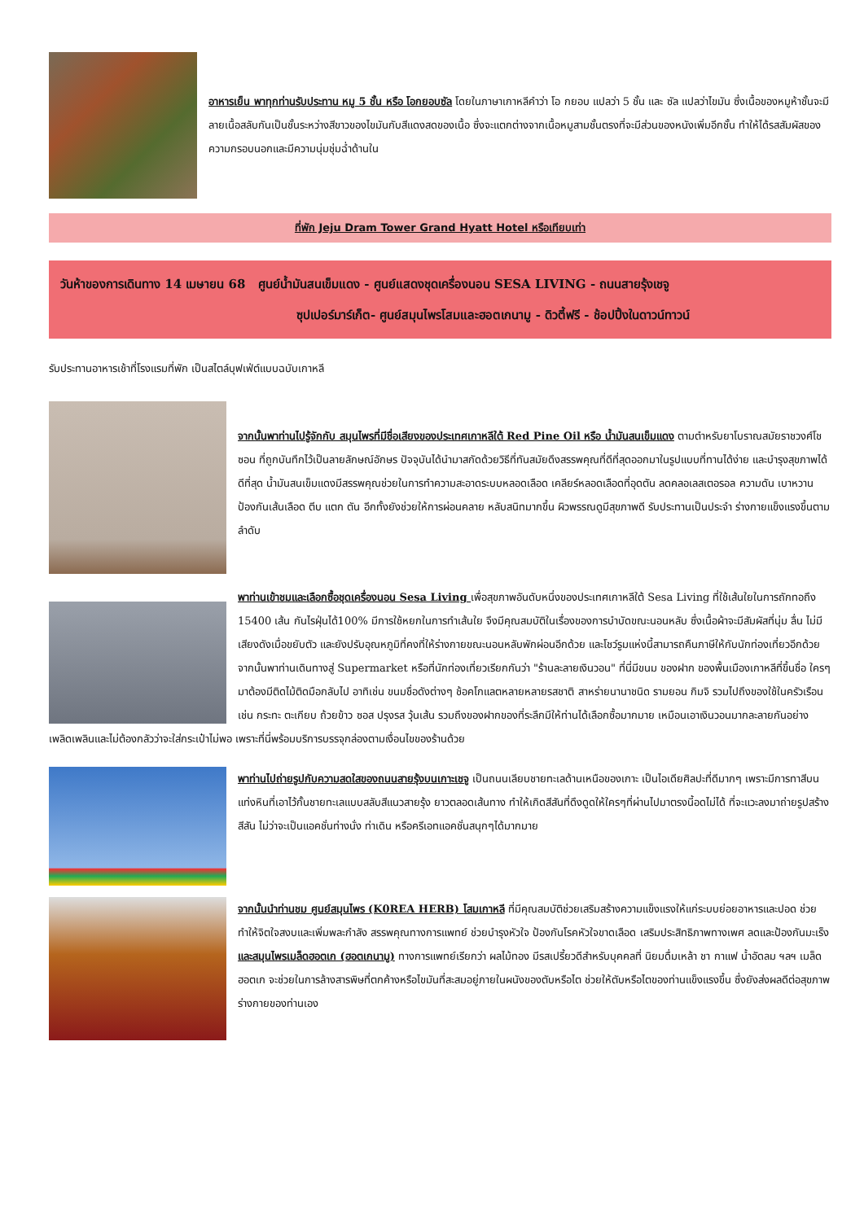อาหารเย็น พาทุกท่านรับประทาน หมู 5 ชั้น หรือ โอกยอบซัล โดยในภาษาเกาหลีคำว่า โอ กยอบ แปลว่า 5 ชั้น และ ซัล แปลว่าไขมัน ซึ่งเนื้อของหมูห้าชั้นจะมีลายเนื้อสลับกันเป็นชั้นระหว่างสีขาวของไขมันกับสีแดงสดของเนื้อ ซึ่งจะแตกต่างจากเนื้อหมูสามชั้นตรงที่จะมีส่วนของหนังเพิ่มอีกชั้น ทำให้ได้รสสัมผัสของความกรอบนอกและมีความนุ่มชุ่มฉ่ำด้านใน
ที่พัก Jeju Dram Tower Grand Hyatt Hotel หรือเทียบเท่า
วันห้าของการเดินทาง 14 เมษายน 68 ศูนย์น้ำมันสนเข็มแดง - ศูนย์แสดงชุดเครื่องนอน SESA LIVING - ถนนสายรุ้งเชจู
ซุปเปอร์มาร์เก็ต- ศูนย์สมุนไพรโสมและฮอตเกนามู - ดิวตี้ฟรี - ช้อปปิ้งในดาวน์ทาวน์
รับประทานอาหารเช้าที่โรงแรมที่พัก เป็นสไตล์บุฟเฟ่ต์แบบฉบับเกาหลี
จากนั้นพาท่านไปรู้จักกับ สมุนไพรที่มีชื่อเสียงของประเทศเกาหลีใต้ Red Pine Oil หรือ น้ำมันสนเข็มแดง ตามตำหรับยาโบราณสมัยราชวงศ์โชซอน ที่ถูกบันทึกไว้เป็นลายลักษณ์อักษร ปัจจุบันได้นำมาสกัดด้วยวิธีที่ทันสมัยดึงสรรพคุณที่ดีที่สุดออกมาในรูปแบบที่ทานได้ง่าย และบำรุงสุขภาพได้ดีที่สุด น้ำมันสนเข็มแดงมีสรรพคุณช่วยในการทำความสะอาดระบบหลอดเลือด เคลียร์หลอดเลือดที่อุดตัน ลดคลอเลสเตอรอล ความดัน เบาหวาน ป้องกันเส้นเลือด ตีบ แตก ตัน อีกทั้งยังช่วยให้การผ่อนคลาย หลับสนิทมากขึ้น ผิวพรรณดูมีสุขภาพดี รับประทานเป็นประจำ ร่างกายแข็งแรงขึ้นตามลำดับ
พาท่านเข้าชมและเลือกซื้อชุดเครื่องนอน Sesa Living เพื่อสุขภาพอันดับหนึ่งของประเทศเกาหลีใต้ Sesa Living ที่ใช้เส้นใยในการถักทอถึง 15400 เส้น กันไรฝุ่นได้100% มีการใช้หยกในการทำเส้นใย จึงมีคุณสมบัติในเรื่องของการบำบัดขณะนอนหลับ ซึ่งเนื้อผ้าจะมีสัมผัสที่นุ่ม ลื่น ไม่มีเสียงดังเมื่อขยับตัว และยังปรับอุณหภูมิที่คงที่ให้ร่างกายขณะนอนหลับพักผ่อนอีกด้วย และโชว์รูมแห่งนี้สามารถคืนภาษีให้กับนักท่องเที่ยวอีกด้วยจากนั้นพาท่านเดินทางสู่ Supermarket หรือที่นักท่องเที่ยวเรียกกันว่า "ร้านละลายเงินวอน" ที่นี่มีขนม ของฝาก ของพื้นเมืองเกาหลีที่ขึ้นชื่อ ใครๆมาต้องมีติดไม้ติดมือกลับไป อาทิเช่น ขนมชื่อดังต่างๆ ช้อคโกแลตหลายหลายรสชาติ สาหร่ายนานาชนิด รามยอน กิมจิ รวมไปถึงของใช้ในครัวเรือน เช่น กระทะ ตะเกียบ ถ้วยข้าว ซอส ปรุงรส วุ้นเส้น รวมถึงของฝากของที่ระลึกมีให้ท่านได้เลือกซื้อมากมาย เหมือนเอาเงินวอนมากละลายกันอย่างเพลิดเพลินและไม่ต้องกลัวว่าจะใส่กระเป๋าไม่พอ เพราะที่นี่พร้อมบริการบรรจุกล่องตามเงื่อนไขของร้านด้วย
พาท่านไปถ่ายรูปกับความสดใสของถนนสายรุ้งบนเกาะเชจู เป็นถนนเลียบชายทะเลด้านเหนือของเกาะ เป็นไอเดียศิลปะที่ดีมากๆ เพราะมีการทาสีบนแท่งหินที่เอาไว้กั้นชายทะเลแบบสลับสีแนวสายรุ้ง ยาวตลอดเส้นทาง ทำให้เกิดสีสันที่ดึงดูดให้ใครๆที่ผ่านไปมาตรงนี้อดไม่ได้ ที่จะแวะลงมาถ่ายรูปสร้างสีสัน ไม่ว่าจะเป็นแอคชั่นท่างนั่ง ท่าเดิน หรือครีเอทแอคชั่นสนุกๆได้มากมาย
จากนั้นนำท่านชม ศูนย์สมุนไพร (K0REA HERB) โสมเกาหลี ที่มีคุณสมบัติช่วยเสริมสร้างความแข็งแรงให้แก่ระบบย่อยอาหารและปอด ช่วยทำให้จิตใจสงบและเพิ่มพละกำลัง สรรพคุณทางการแพทย์ ช่วยบำรุงหัวใจ ป้องกันโรคหัวใจขาดเลือด เสริมประสิทธิภาพทางเพศ ลดและป้องกันมะเร็ง และสมุนไพรเมล็ดฮอตเก (ฮอตเกนามู) ทางการแพทย์เรียกว่า ผลไม้ทอง มีรสเปรี้ยวดีสำหรับบุคคลที่ นิยมดื่มเหล้า ชา กาแฟ น้ำอัดลม ฯลฯ เมล็ดฮอตเก จะช่วยในการล้างสารพิษที่ตกค้างหรือไขมันที่สะสมอยู่ภายในผนังของตับหรือไต ช่วยให้ตับหรือไตของท่านแข็งแรงขึ้น ซึ่งยังส่งผลดีต่อสุขภาพร่างกายของท่านเอง